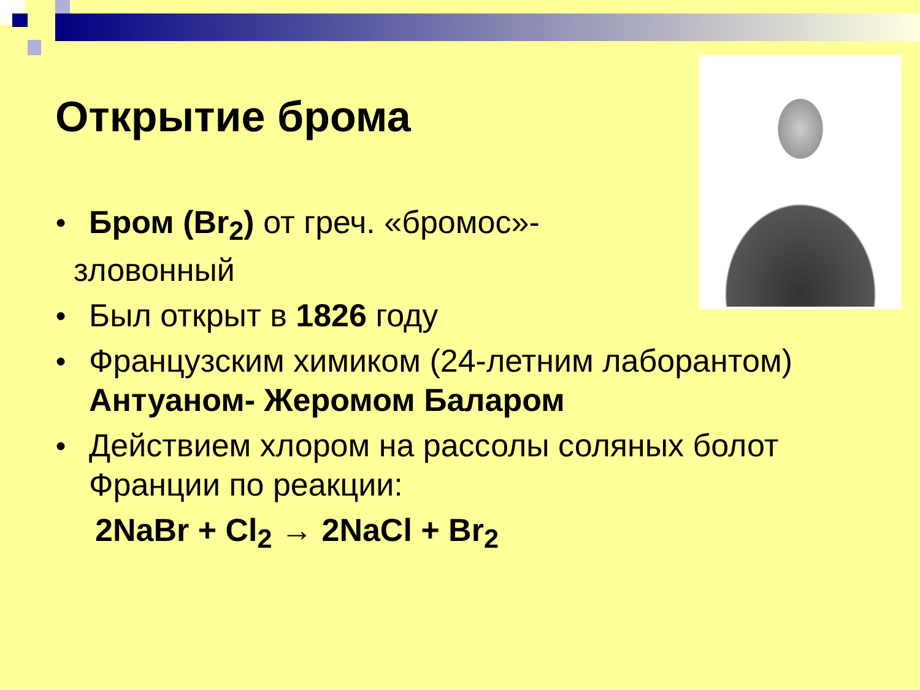Открытие брома
● Бром (Br<sub>2</sub>) от греч. «бромос»-
зловонный
● Был открыт в 1826 году
● Французским химиком (24-летним лаборантом) Антуаном- Жеромом Баларом
● Действием хлором на рассолы соляных болот Франции по реакции:
2NaBr + Cl<sub>2</sub> → 2NaCl + Br<sub>2</sub>